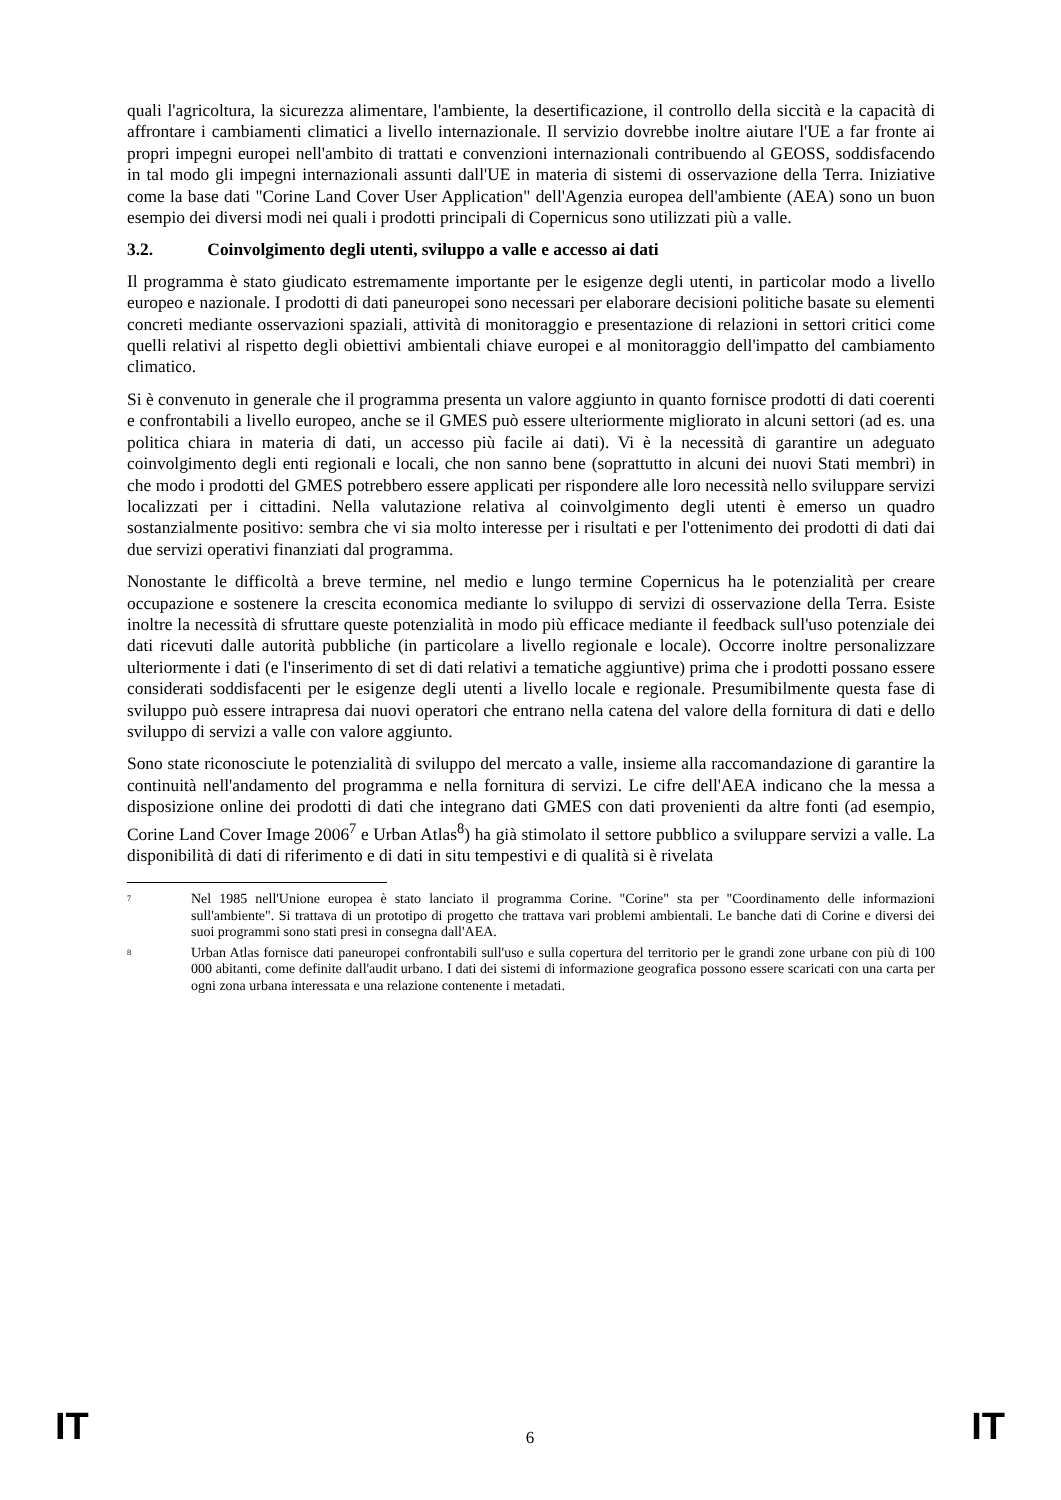quali l'agricoltura, la sicurezza alimentare, l'ambiente, la desertificazione, il controllo della siccità e la capacità di affrontare i cambiamenti climatici a livello internazionale. Il servizio dovrebbe inoltre aiutare l'UE a far fronte ai propri impegni europei nell'ambito di trattati e convenzioni internazionali contribuendo al GEOSS, soddisfacendo in tal modo gli impegni internazionali assunti dall'UE in materia di sistemi di osservazione della Terra. Iniziative come la base dati "Corine Land Cover User Application" dell'Agenzia europea dell'ambiente (AEA) sono un buon esempio dei diversi modi nei quali i prodotti principali di Copernicus sono utilizzati più a valle.
3.2. Coinvolgimento degli utenti, sviluppo a valle e accesso ai dati
Il programma è stato giudicato estremamente importante per le esigenze degli utenti, in particolar modo a livello europeo e nazionale. I prodotti di dati paneuropei sono necessari per elaborare decisioni politiche basate su elementi concreti mediante osservazioni spaziali, attività di monitoraggio e presentazione di relazioni in settori critici come quelli relativi al rispetto degli obiettivi ambientali chiave europei e al monitoraggio dell'impatto del cambiamento climatico.
Si è convenuto in generale che il programma presenta un valore aggiunto in quanto fornisce prodotti di dati coerenti e confrontabili a livello europeo, anche se il GMES può essere ulteriormente migliorato in alcuni settori (ad es. una politica chiara in materia di dati, un accesso più facile ai dati). Vi è la necessità di garantire un adeguato coinvolgimento degli enti regionali e locali, che non sanno bene (soprattutto in alcuni dei nuovi Stati membri) in che modo i prodotti del GMES potrebbero essere applicati per rispondere alle loro necessità nello sviluppare servizi localizzati per i cittadini. Nella valutazione relativa al coinvolgimento degli utenti è emerso un quadro sostanzialmente positivo: sembra che vi sia molto interesse per i risultati e per l'ottenimento dei prodotti di dati dai due servizi operativi finanziati dal programma.
Nonostante le difficoltà a breve termine, nel medio e lungo termine Copernicus ha le potenzialità per creare occupazione e sostenere la crescita economica mediante lo sviluppo di servizi di osservazione della Terra. Esiste inoltre la necessità di sfruttare queste potenzialità in modo più efficace mediante il feedback sull'uso potenziale dei dati ricevuti dalle autorità pubbliche (in particolare a livello regionale e locale). Occorre inoltre personalizzare ulteriormente i dati (e l'inserimento di set di dati relativi a tematiche aggiuntive) prima che i prodotti possano essere considerati soddisfacenti per le esigenze degli utenti a livello locale e regionale. Presumibilmente questa fase di sviluppo può essere intrapresa dai nuovi operatori che entrano nella catena del valore della fornitura di dati e dello sviluppo di servizi a valle con valore aggiunto.
Sono state riconosciute le potenzialità di sviluppo del mercato a valle, insieme alla raccomandazione di garantire la continuità nell'andamento del programma e nella fornitura di servizi. Le cifre dell'AEA indicano che la messa a disposizione online dei prodotti di dati che integrano dati GMES con dati provenienti da altre fonti (ad esempio, Corine Land Cover Image 2006<sup>7</sup> e Urban Atlas<sup>8</sup>) ha già stimolato il settore pubblico a sviluppare servizi a valle. La disponibilità di dati di riferimento e di dati in situ tempestivi e di qualità si è rivelata
<sup>7</sup>
Nel 1985 nell'Unione europea è stato lanciato il programma Corine. "Corine" sta per "Coordinamento delle informazioni sull'ambiente". Si trattava di un prototipo di progetto che trattava vari problemi ambientali. Le banche dati di Corine e diversi dei suoi programmi sono stati presi in consegna dall'AEA.
<sup>8</sup>
Urban Atlas fornisce dati paneuropei confrontabili sull'uso e sulla copertura del territorio per le grandi zone urbane con più di 100 000 abitanti, come definite dall'audit urbano. I dati dei sistemi di informazione geografica possono essere scaricati con una carta per ogni zona urbana interessata e una relazione contenente i metadati.
IT 6 IT